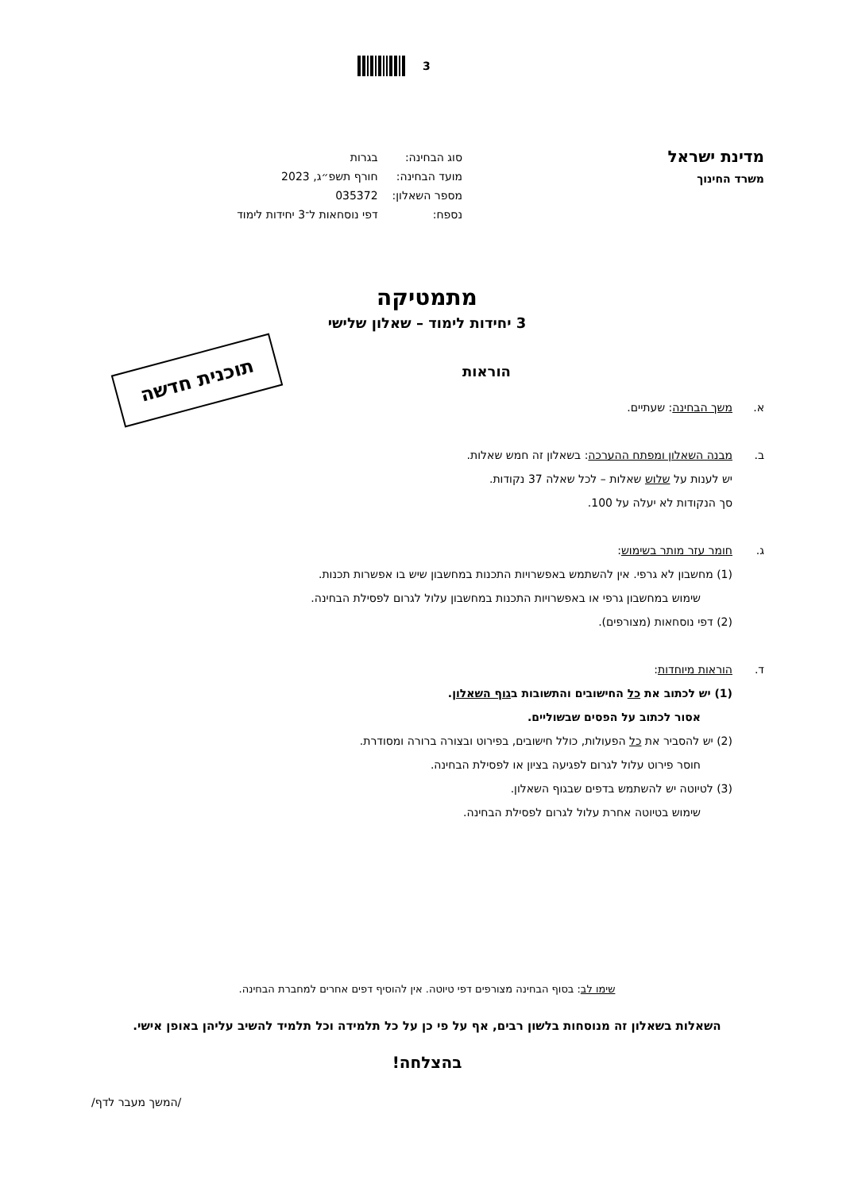3
מדינת ישראל
משרד החינוך
| סוג הבחינה: | בגרות |
| מועד הבחינה: | חורף תשפ״ג, 2023 |
| מספר השאלון: | 035372 |
| נספח: | דפי נוסחאות ל־3 יחידות לימוד |
מתמטיקה
3 יחידות לימוד – שאלון שלישי
תוכנית חדשה
הוראות
א. משך הבחינה: שעתיים.
ב. מבנה השאלון ומפתח ההערכה: בשאלון זה חמש שאלות.
יש לענות על שלוש שאלות – לכל שאלה 37 נקודות.
סך הנקודות לא יעלה על 100.
ג. חומר עזר מותר בשימוש:
(1) מחשבון לא גרפי. אין להשתמש באפשרויות התכנות במחשבון שיש בו אפשרות תכנות.
שימוש במחשבון גרפי או באפשרויות התכנות במחשבון עלול לגרום לפסילת הבחינה.
(2) דפי נוסחאות (מצורפים).
ד. הוראות מיוחדות:
(1) יש לכתוב את כל החישובים והתשובות בגוף השאלון.
אסור לכתוב על הפסים שבשוליים.
(2) יש להסביר את כל הפעולות, כולל חישובים, בפירוט ובצורה ברורה ומסודרת.
חוסר פירוט עלול לגרום לפגיעה בציון או לפסילת הבחינה.
(3) לטיוטה יש להשתמש בדפים שבגוף השאלון.
שימוש בטיוטה אחרת עלול לגרום לפסילת הבחינה.
שימו לב: בסוף הבחינה מצורפים דפי טיוטה. אין להוסיף דפים אחרים למחברת הבחינה.
השאלות בשאלון זה מנוסחות בלשון רבים, אף על פי כן על כל תלמידה וכל תלמיד להשיב עליהן באופן אישי.
בהצלחה!
/המשך מעבר לדף/